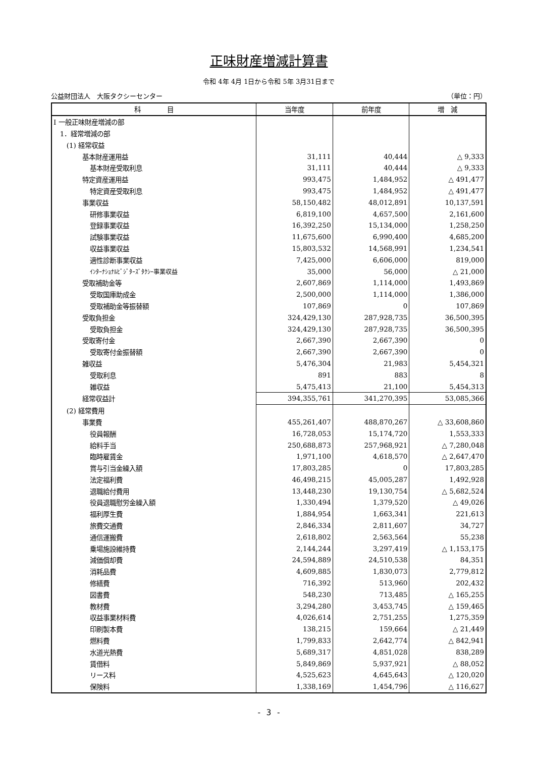正味財産増減計算書
令和 4年 4月 1日から令和 5年 3月31日まで
公益財団法人　大阪タクシーセンター （単位：円）
| 科 目 | 当年度 | 前年度 | 増 減 |
| --- | --- | --- | --- |
| Ⅰ 一般正味財産増減の部 | | | |
| 1．経常増減の部 | | | |
| (1) 経常収益 | | | |
| 基本財産運用益 | 31,111 | 40,444 | △ 9,333 |
| 基本財産受取利息 | 31,111 | 40,444 | △ 9,333 |
| 特定資産運用益 | 993,475 | 1,484,952 | △ 491,477 |
| 特定資産受取利息 | 993,475 | 1,484,952 | △ 491,477 |
| 事業収益 | 58,150,482 | 48,012,891 | 10,137,591 |
| 研修事業収益 | 6,819,100 | 4,657,500 | 2,161,600 |
| 登録事業収益 | 16,392,250 | 15,134,000 | 1,258,250 |
| 試験事業収益 | 11,675,600 | 6,990,400 | 4,685,200 |
| 収益事業収益 | 15,803,532 | 14,568,991 | 1,234,541 |
| 適性診断事業収益 | 7,425,000 | 6,606,000 | 819,000 |
| ｲﾝﾀｰﾅｼｮﾅﾙﾋﾞｼﾞﾀｰｽﾞﾀｸｼｰ事業収益 | 35,000 | 56,000 | △ 21,000 |
| 受取補助金等 | 2,607,869 | 1,114,000 | 1,493,869 |
| 受取国庫助成金 | 2,500,000 | 1,114,000 | 1,386,000 |
| 受取補助金等振替額 | 107,869 | 0 | 107,869 |
| 受取負担金 | 324,429,130 | 287,928,735 | 36,500,395 |
| 受取負担金 | 324,429,130 | 287,928,735 | 36,500,395 |
| 受取寄付金 | 2,667,390 | 2,667,390 | 0 |
| 受取寄付金振替額 | 2,667,390 | 2,667,390 | 0 |
| 雑収益 | 5,476,304 | 21,983 | 5,454,321 |
| 受取利息 | 891 | 883 | 8 |
| 雑収益 | 5,475,413 | 21,100 | 5,454,313 |
| 経常収益計 | 394,355,761 | 341,270,395 | 53,085,366 |
| (2) 経常費用 | | | |
| 事業費 | 455,261,407 | 488,870,267 | △ 33,608,860 |
| 役員報酬 | 16,728,053 | 15,174,720 | 1,553,333 |
| 給料手当 | 250,688,873 | 257,968,921 | △ 7,280,048 |
| 臨時雇賃金 | 1,971,100 | 4,618,570 | △ 2,647,470 |
| 賞与引当金繰入額 | 17,803,285 | 0 | 17,803,285 |
| 法定福利費 | 46,498,215 | 45,005,287 | 1,492,928 |
| 退職給付費用 | 13,448,230 | 19,130,754 | △ 5,682,524 |
| 役員退職慰労金繰入額 | 1,330,494 | 1,379,520 | △ 49,026 |
| 福利厚生費 | 1,884,954 | 1,663,341 | 221,613 |
| 旅費交通費 | 2,846,334 | 2,811,607 | 34,727 |
| 通信運搬費 | 2,618,802 | 2,563,564 | 55,238 |
| 乗場施設維持費 | 2,144,244 | 3,297,419 | △ 1,153,175 |
| 減価償却費 | 24,594,889 | 24,510,538 | 84,351 |
| 消耗品費 | 4,609,885 | 1,830,073 | 2,779,812 |
| 修繕費 | 716,392 | 513,960 | 202,432 |
| 図書費 | 548,230 | 713,485 | △ 165,255 |
| 教材費 | 3,294,280 | 3,453,745 | △ 159,465 |
| 収益事業材料費 | 4,026,614 | 2,751,255 | 1,275,359 |
| 印刷製本費 | 138,215 | 159,664 | △ 21,449 |
| 燃料費 | 1,799,833 | 2,642,774 | △ 842,941 |
| 水道光熱費 | 5,689,317 | 4,851,028 | 838,289 |
| 賃借料 | 5,849,869 | 5,937,921 | △ 88,052 |
| リース料 | 4,525,623 | 4,645,643 | △ 120,020 |
| 保険料 | 1,338,169 | 1,454,796 | △ 116,627 |
- 3 -